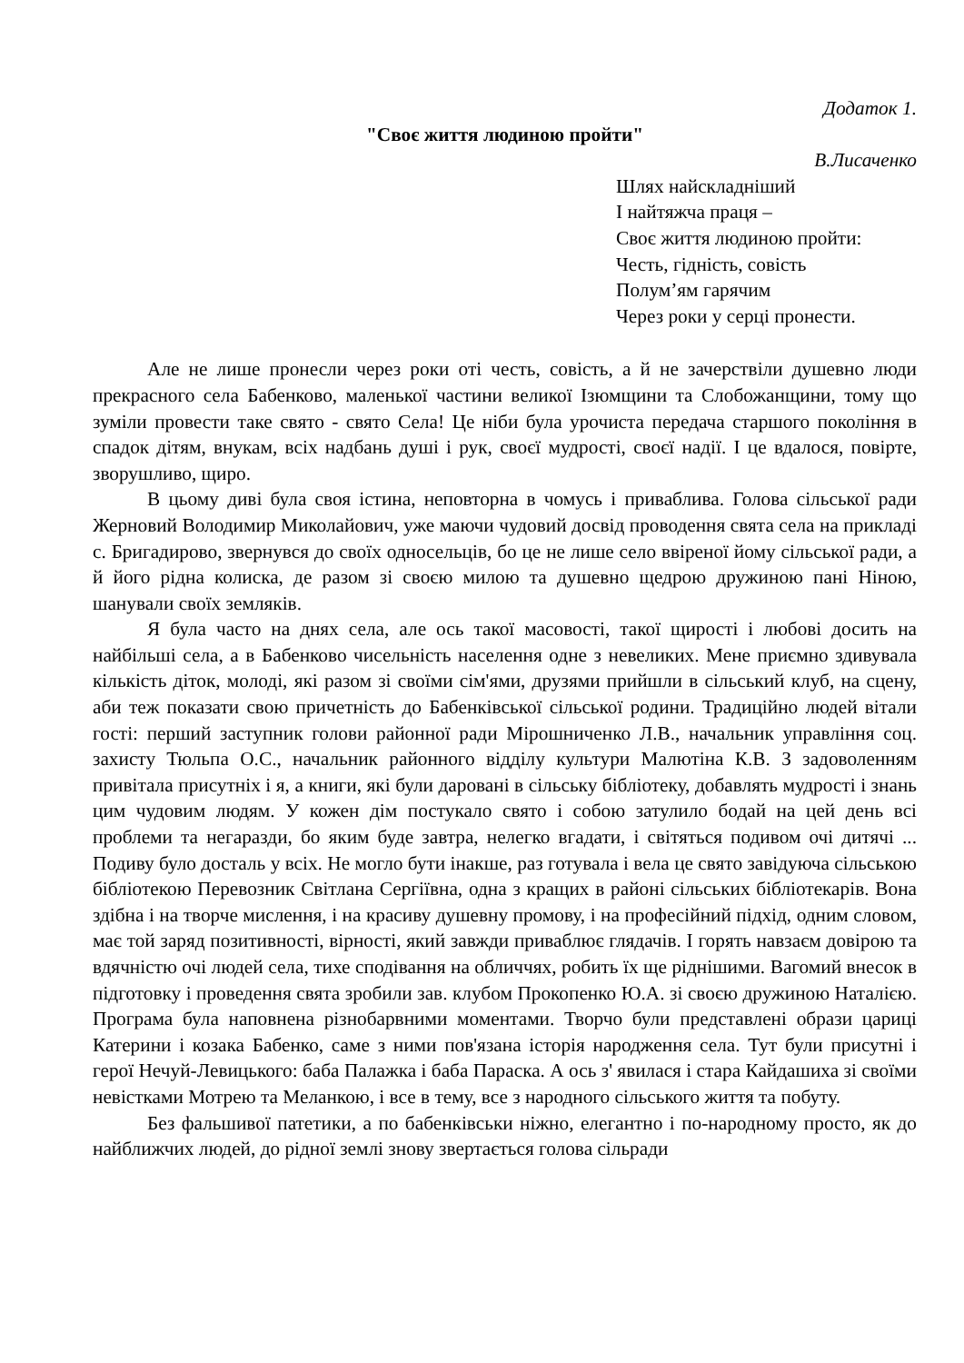Додаток 1.
"Своє життя людиною пройти"
В.Лисаченко
Шлях найскладніший
І найтяжча праця –
Своє життя людиною пройти:
Честь, гідність, совість
Полум’ям гарячим
Через роки у серці пронести.
Але не лише пронесли через роки оті честь, совість, а й не зачерствіли душевно люди прекрасного села Бабенково, маленької частини великої Ізюмщини та Слобожанщини, тому що зуміли провести таке свято - свято Села! Це ніби була урочиста передача старшого покоління в спадок дітям, внукам, всіх надбань душі і рук, своєї мудрості, своєї надії. І це вдалося, повірте, зворушливо, щиро.
В цьому диві була своя істина, неповторна в чомусь і приваблива. Голова сільської ради Жерновий Володимир Миколайович, уже маючи чудовий досвід проводення свята села на прикладі с. Бригадирово, звернувся до своїх односельців, бо це не лише село ввіреної йому сільської ради, а й його рідна колиска, де разом зі своєю милою та душевно щедрою дружиною пані Ніною, шанували своїх земляків.
Я була часто на днях села, але ось такої масовості, такої щирості і любові досить на найбільші села, а в Бабенково чисельність населення одне з невеликих. Мене приємно здивувала кількість діток, молоді, які разом зі своїми сім'ями, друзями прийшли в сільський клуб, на сцену, аби теж показати свою причетність до Бабенківської сільської родини. Традиційно людей вітали гості: перший заступник голови районної ради Мірошниченко Л.В., начальник управління соц. захисту Тюльпа О.С., начальник районного відділу культури Малютіна К.В. З задоволенням привітала присутніх і я, а книги, які були даровані в сільську бібліотеку, добавлять мудрості і знань цим чудовим людям. У кожен дім постукало свято і собою затулило бодай на цей день всі проблеми та негаразди, бо яким буде завтра, нелегко вгадати, і світяться подивом очі дитячі ... Подиву було досталь у всіх. Не могло бути інакше, раз готувала і вела це свято завідуюча сільською бібліотекою Перевозник Світлана Сергіївна, одна з кращих в районі сільських бібліотекарів. Вона здібна і на творче мислення, і на красиву душевну промову, і на професійний підхід, одним словом, має той заряд позитивності, вірності, який завжди приваблює глядачів. І горять навзаєм довірою та вдячністю очі людей села, тихе сподівання на обличчях, робить їх ще ріднішими. Вагомий внесок в підготовку і проведення свята зробили зав. клубом Прокопенко Ю.А. зі своєю дружиною Наталією. Програма була наповнена різнобарвними моментами. Творчо були представлені образи цариці Катерини і козака Бабенко, саме з ними пов'язана історія народження села. Тут були присутні і герої Нечуй-Левицького: баба Палажка і баба Параска. А ось з' явилася і стара Кайдашиха зі своїми невістками Мотрею та Меланкою, і все в тему, все з народного сільського життя та побуту.
Без фальшивої патетики, а по бабенківськи ніжно, елегантно і по-народному просто, як до найближчих людей, до рідної землі знову звертається голова сільради